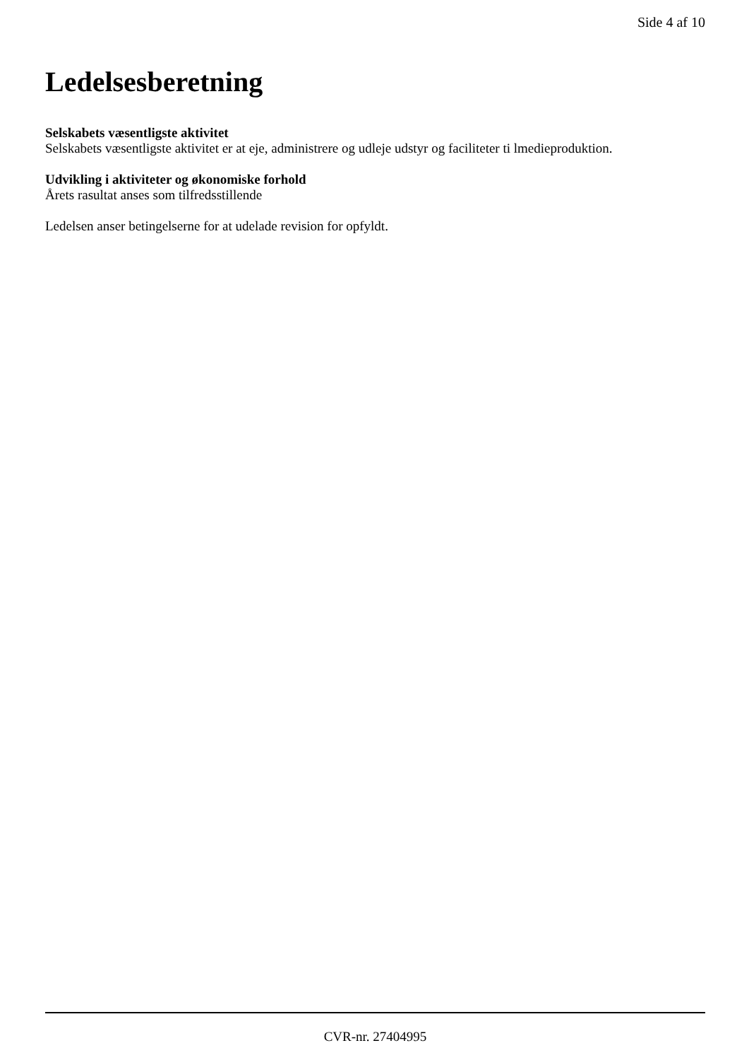Side 4 af 10
Ledelsesberetning
Selskabets væsentligste aktivitet
Selskabets væsentligste aktivitet er at eje, administrere og udleje udstyr og faciliteter ti lmedieproduktion.
Udvikling i aktiviteter og økonomiske forhold
Årets rasultat anses som tilfredsstillende
Ledelsen anser betingelserne for at udelade revision for opfyldt.
CVR-nr. 27404995